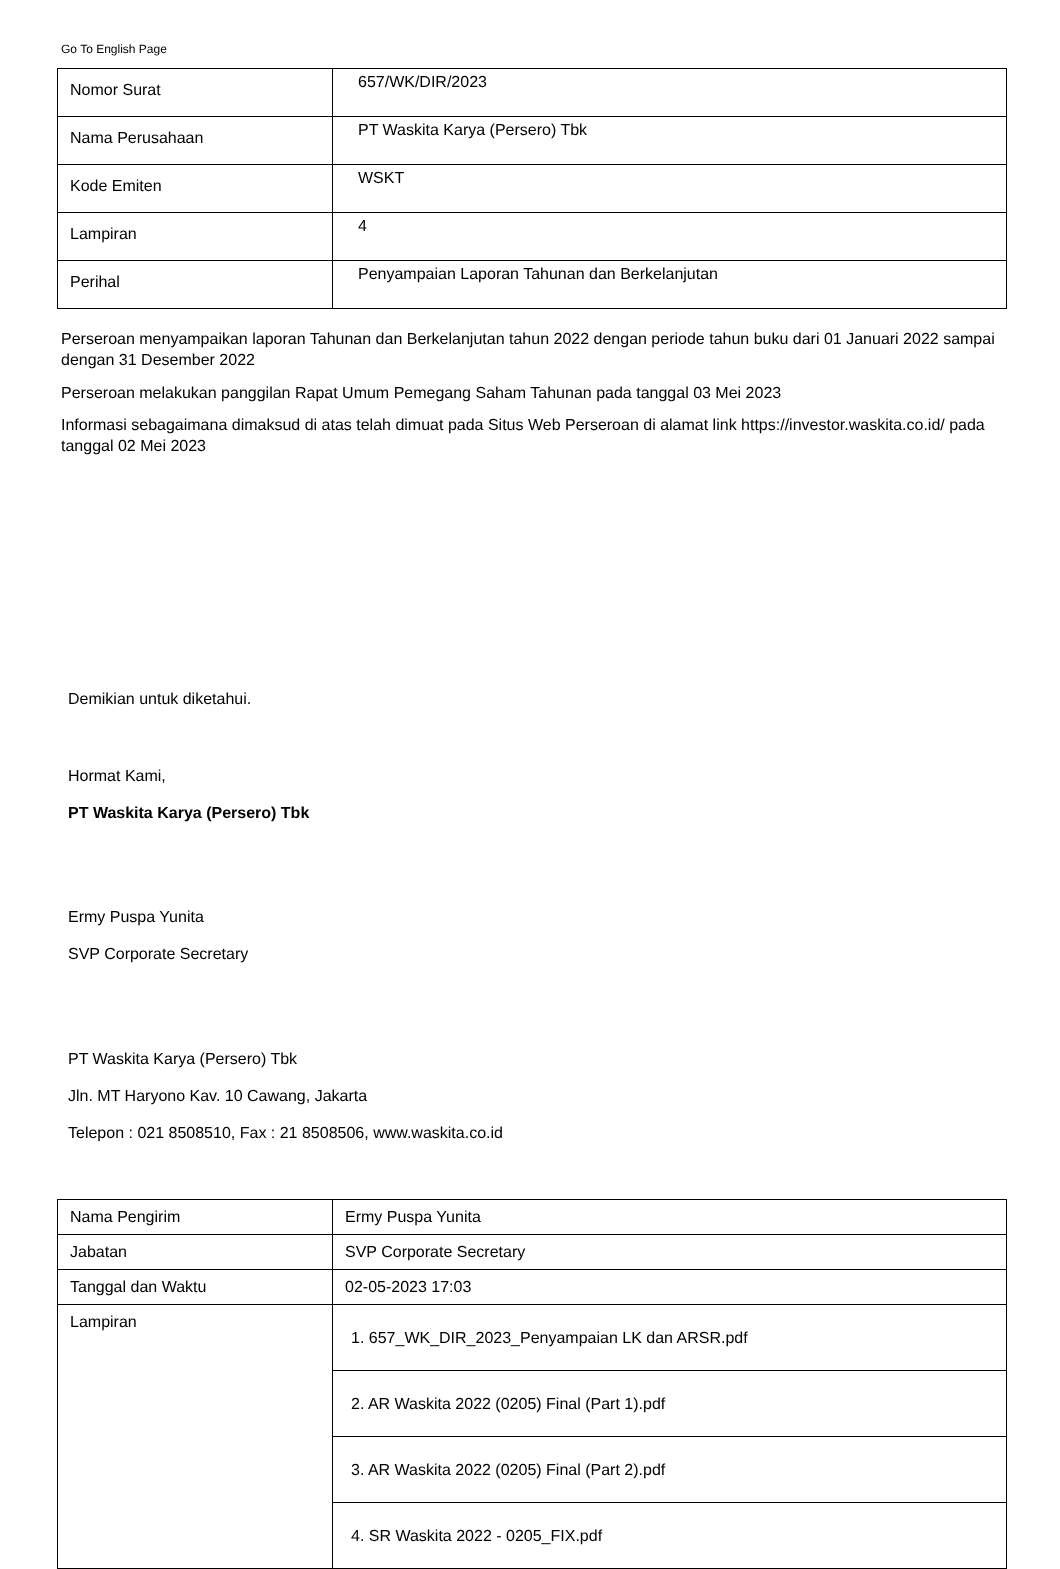Go To English Page
| Nomor Surat | 657/WK/DIR/2023 |
| Nama Perusahaan | PT Waskita Karya (Persero) Tbk |
| Kode Emiten | WSKT |
| Lampiran | 4 |
| Perihal | Penyampaian Laporan Tahunan dan Berkelanjutan |
Perseroan menyampaikan laporan Tahunan dan Berkelanjutan tahun 2022 dengan periode tahun buku dari 01 Januari 2022 sampai dengan 31 Desember 2022
Perseroan melakukan panggilan Rapat Umum Pemegang Saham Tahunan pada tanggal 03 Mei 2023
Informasi sebagaimana dimaksud di atas telah dimuat pada Situs Web Perseroan di alamat link https://investor.waskita.co.id/ pada tanggal 02 Mei 2023
Demikian untuk diketahui.
Hormat Kami,
PT Waskita Karya (Persero) Tbk
Ermy Puspa Yunita
SVP Corporate Secretary
PT Waskita Karya (Persero) Tbk
Jln. MT Haryono Kav. 10 Cawang, Jakarta
Telepon : 021 8508510, Fax : 21 8508506, www.waskita.co.id
| Nama Pengirim | Ermy Puspa Yunita |
| Jabatan | SVP Corporate Secretary |
| Tanggal dan Waktu | 02-05-2023 17:03 |
| Lampiran | / 1. 657_WK_DIR_2023_Penyampaian LK dan ARSR.pdf / / 2. AR Waskita 2022 (0205) Final (Part 1).pdf / / 3. AR Waskita 2022 (0205) Final (Part 2).pdf / / 4. SR Waskita 2022 - 0205_FIX.pdf / |